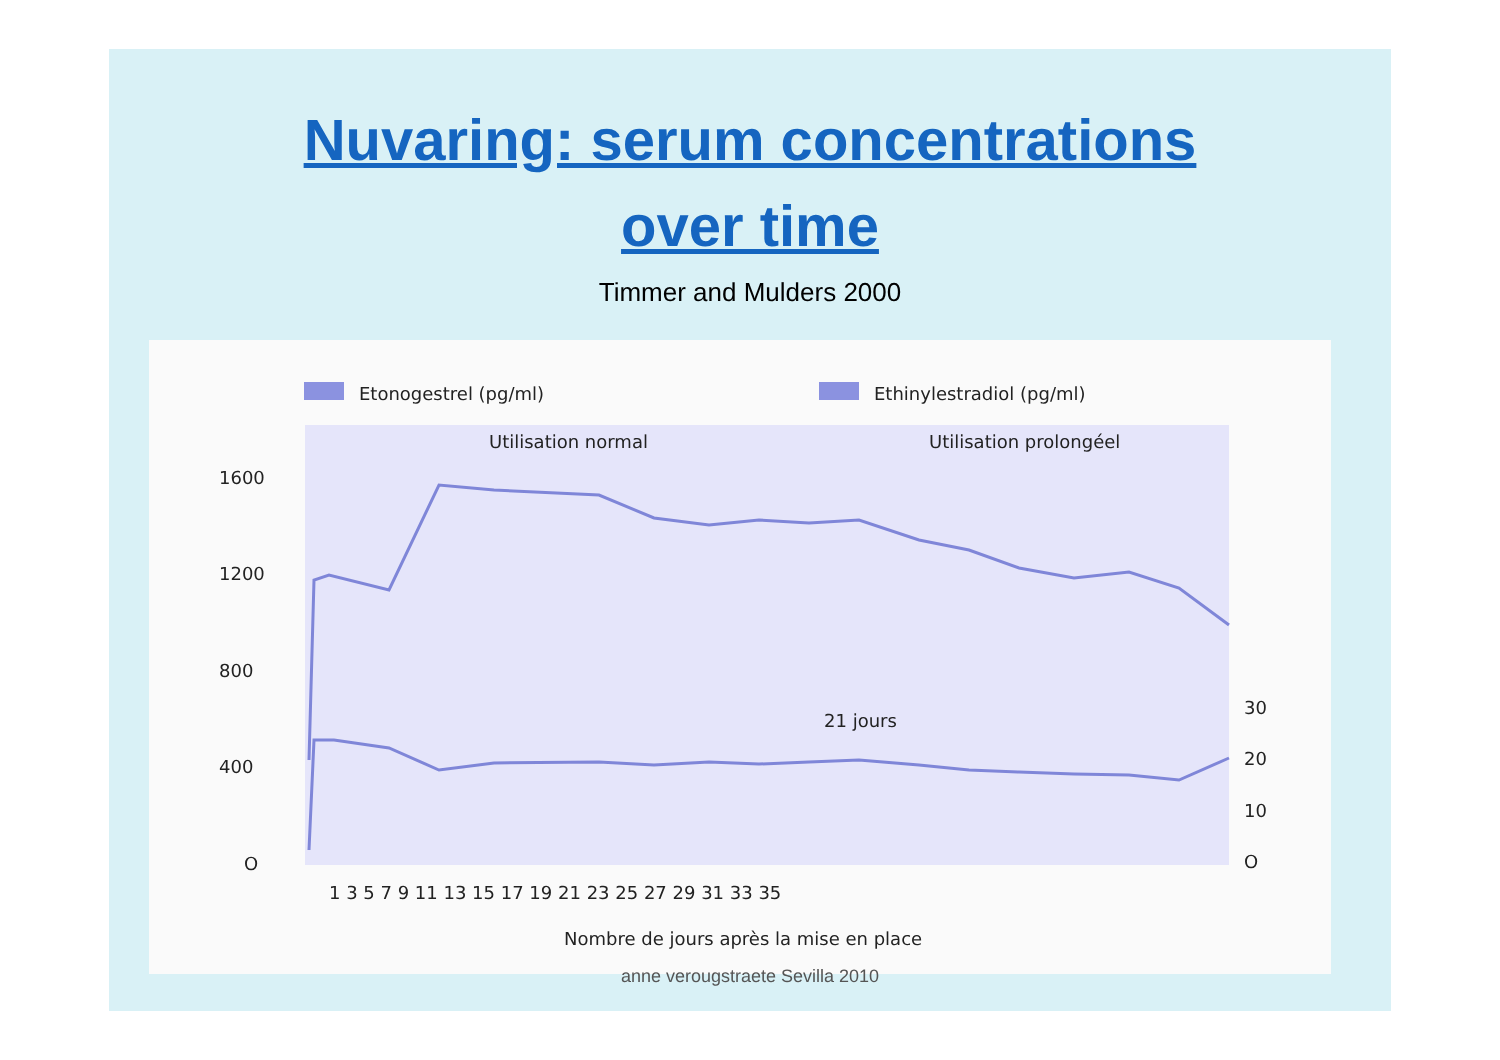Nuvaring: serum concentrations
over time
Timmer and Mulders 2000
Etonogestrel (pg/ml)
Ethinylestradiol (pg/ml)
Utilisation normal
Utilisation prolongéel
1600
1200
800
400
O
30
20
10
O
21 jours
1 3 5 7 9 11 13 15 17 19 21 23 25 27 29 31 33 35
Nombre de jours après la mise en place
anne verougstraete Sevilla 2010